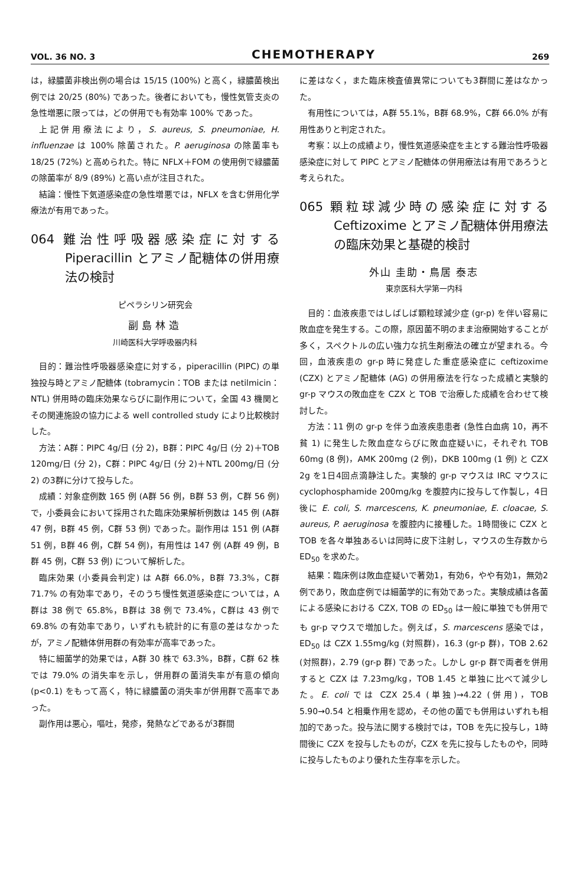VOL. 36 NO. 3 CHEMOTHERAPY 269
は，緑膿菌非検出例の場合は 15/15 (100%) と高く，緑膿菌検出例では 20/25 (80%) であった。後者においても，慢性気管支炎の急性増悪に限っては，どの併用でも有効率 100% であった。
上記併用療法により，S. aureus, S. pneumoniae, H. influenzae は 100% 除菌された。P. aeruginosa の除菌率も 18/25 (72%) と高められた。特に NFLX＋FOM の使用例で緑膿菌の除菌率が 8/9 (89%) と高い点が注目された。
結論：慢性下気道感染症の急性増悪では，NFLX を含む併用化学療法が有用であった。
064 難治性呼吸器感染症に対する Piperacillin とアミノ配糖体の併用療法の検討
ピペラシリン研究会
副島林造
川崎医科大学呼吸器内科
目的：難治性呼吸器感染症に対する，piperacillin (PIPC) の単独投与時とアミノ配糖体 (tobramycin：TOB または netilmicin：NTL) 併用時の臨床効果ならびに副作用について，全国 43 機関とその関連施設の協力による well controlled study により比較検討した。
方法：A群：PIPC 4g/日 (分 2)，B群：PIPC 4g/日 (分 2)＋TOB 120mg/日 (分 2)，C群：PIPC 4g/日 (分 2)＋NTL 200mg/日 (分 2) の3群に分けて投与した。
成績：対象症例数 165 例 (A群 56 例，B群 53 例，C群 56 例) で，小委員会において採用された臨床効果解析例数は 145 例 (A群 47 例，B群 45 例，C群 53 例) であった。副作用は 151 例 (A群 51 例，B群 46 例，C群 54 例)，有用性は 147 例 (A群 49 例，B群 45 例，C群 53 例) について解析した。
臨床効果 (小委員会判定) は A群 66.0%，B群 73.3%，C群 71.7% の有効率であり，そのうち慢性気道感染症については，A群は 38 例で 65.8%，B群は 38 例で 73.4%，C群は 43 例で 69.8% の有効率であり，いずれも統計的に有意の差はなかったが，アミノ配糖体併用群の有効率が高率であった。
特に細菌学的効果では，A群 30 株で 63.3%，B群，C群 62 株では 79.0% の消失率を示し，併用群の菌消失率が有意の傾向 (p<0.1) をもって高く，特に緑膿菌の消失率が併用群で高率であった。
副作用は悪心，嘔吐，発疹，発熱などであるが3群間
に差はなく，また臨床検査値異常についても3群間に差はなかった。
有用性については，A群 55.1%，B群 68.9%，C群 66.0% が有用性ありと判定された。
考察：以上の成績より，慢性気道感染症を主とする難治性呼吸器感染症に対して PIPC とアミノ配糖体の併用療法は有用であろうと考えられた。
065 顆粒球減少時の感染症に対する Ceftizoxime とアミノ配糖体併用療法の臨床効果と基礎的検討
外山 圭助・鳥居 泰志
東京医科大学第一内科
目的：血液疾患ではしばしば顆粒球減少症 (gr-p) を伴い容易に敗血症を発生する。この際，原因菌不明のまま治療開始することが多く，スペクトルの広い強力な抗生剤療法の確立が望まれる。今回，血液疾患の gr-p 時に発症した重症感染症に ceftizoxime (CZX) とアミノ配糖体 (AG) の併用療法を行なった成績と実験的 gr-p マウスの敗血症を CZX と TOB で治療した成績を合わせて検討した。
方法：11 例の gr-p を伴う血液疾患患者 (急性白血病 10，再不貧 1) に発生した敗血症ならびに敗血症疑いに，それぞれ TOB 60mg (8 例)，AMK 200mg (2 例)，DKB 100mg (1 例) と CZX 2g を1日4回点滴静注した。実験的 gr-p マウスは IRC マウスに cyclophosphamide 200mg/kg を腹腔内に投与して作製し，4日後に E. coli, S. marcescens, K. pneumoniae, E. cloacae, S. aureus, P. aeruginosa を腹腔内に接種した。1時間後に CZX と TOB を各々単独あるいは同時に皮下注射し，マウスの生存数から ED<sub>50</sub> を求めた。
結果：臨床例は敗血症疑いで著効1，有効6，やや有効1，無効2例であり，敗血症例では細菌学的に有効であった。実験成績は各菌による感染における CZX, TOB の ED<sub>50</sub> は一般に単独でも併用でも gr-p マウスで増加した。例えば，S. marcescens 感染では，ED<sub>50</sub> は CZX 1.55mg/kg (対照群)，16.3 (gr-p 群)，TOB 2.62 (対照群)，2.79 (gr-p 群) であった。しかし gr-p 群で両者を併用すると CZX は 7.23mg/kg，TOB 1.45 と単独に比べて減少した。E. coli では CZX 25.4 (単独)→4.22 (併用)，TOB 5.90→0.54 と相乗作用を認め，その他の菌でも併用はいずれも相加的であった。投与法に関する検討では，TOB を先に投与し，1時間後に CZX を投与したものが，CZX を先に投与したものや，同時に投与したものより優れた生存率を示した。